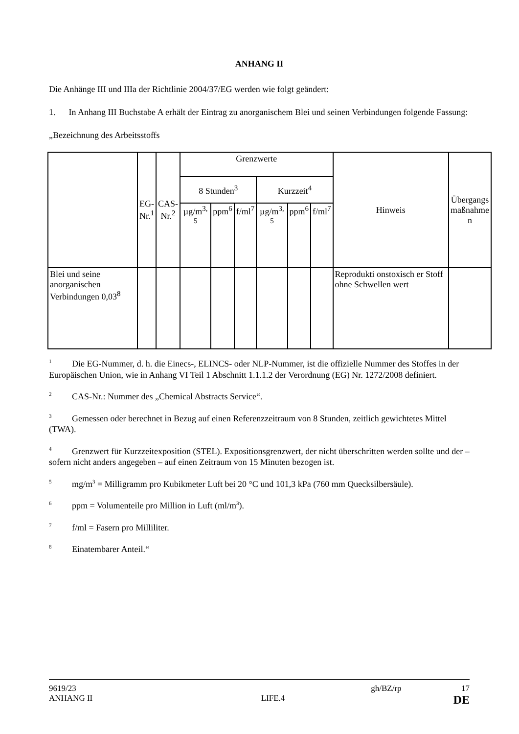ANHANG II
Die Anhänge III und IIIa der Richtlinie 2004/37/EG werden wie folgt geändert:
1. In Anhang III Buchstabe A erhält der Eintrag zu anorganischem Blei und seinen Verbindungen folgende Fassung:
„Bezeichnung des Arbeitsstoffs
| | EG- Nr.<sup>1</sup> | CAS- Nr.<sup>2</sup> | Grenzwerte | | | | | | Hinweis | Übergangs maßnahme n |
| --- | --- | --- | --- | --- | --- | --- | --- | --- | --- | --- |
| | | | 8 Stunden<sup>3</sup> | | | Kurzzeit<sup>4</sup> | | | | |
| | | | µg/m<sup>3, 5</sup> | ppm<sup>6</sup> | f/ml<sup>7</sup> | µg/m<sup>3, 5</sup> | ppm<sup>6</sup> | f/ml<sup>7</sup> | | |
| Blei und seine anorganischen Verbindungen 0,03<sup>8</sup> | | | | | | | | | Reprodukti onstoxisch er Stoff ohne Schwellen wert | |
<sup>1</sup> Die EG-Nummer, d. h. die Einecs-, ELINCS- oder NLP-Nummer, ist die offizielle Nummer des Stoffes in der Europäischen Union, wie in Anhang VI Teil 1 Abschnitt 1.1.1.2 der Verordnung (EG) Nr. 1272/2008 definiert.
<sup>2</sup> CAS-Nr.: Nummer des „Chemical Abstracts Service“.
<sup>3</sup> Gemessen oder berechnet in Bezug auf einen Referenzzeitraum von 8 Stunden, zeitlich gewichtetes Mittel (TWA).
<sup>4</sup> Grenzwert für Kurzzeitexposition (STEL). Expositionsgrenzwert, der nicht überschritten werden sollte und der – sofern nicht anders angegeben – auf einen Zeitraum von 15 Minuten bezogen ist.
<sup>5</sup> mg/m<sup>3</sup> = Milligramm pro Kubikmeter Luft bei 20 °C und 101,3 kPa (760 mm Quecksilbersäule).
<sup>6</sup> ppm = Volumenteile pro Million in Luft (ml/m<sup>3</sup>).
<sup>7</sup> f/ml = Fasern pro Milliliter.
<sup>8</sup> Einatembarer Anteil.“
9619/23 gh/BZ/rp 17
ANHANG II LIFE.4 DE